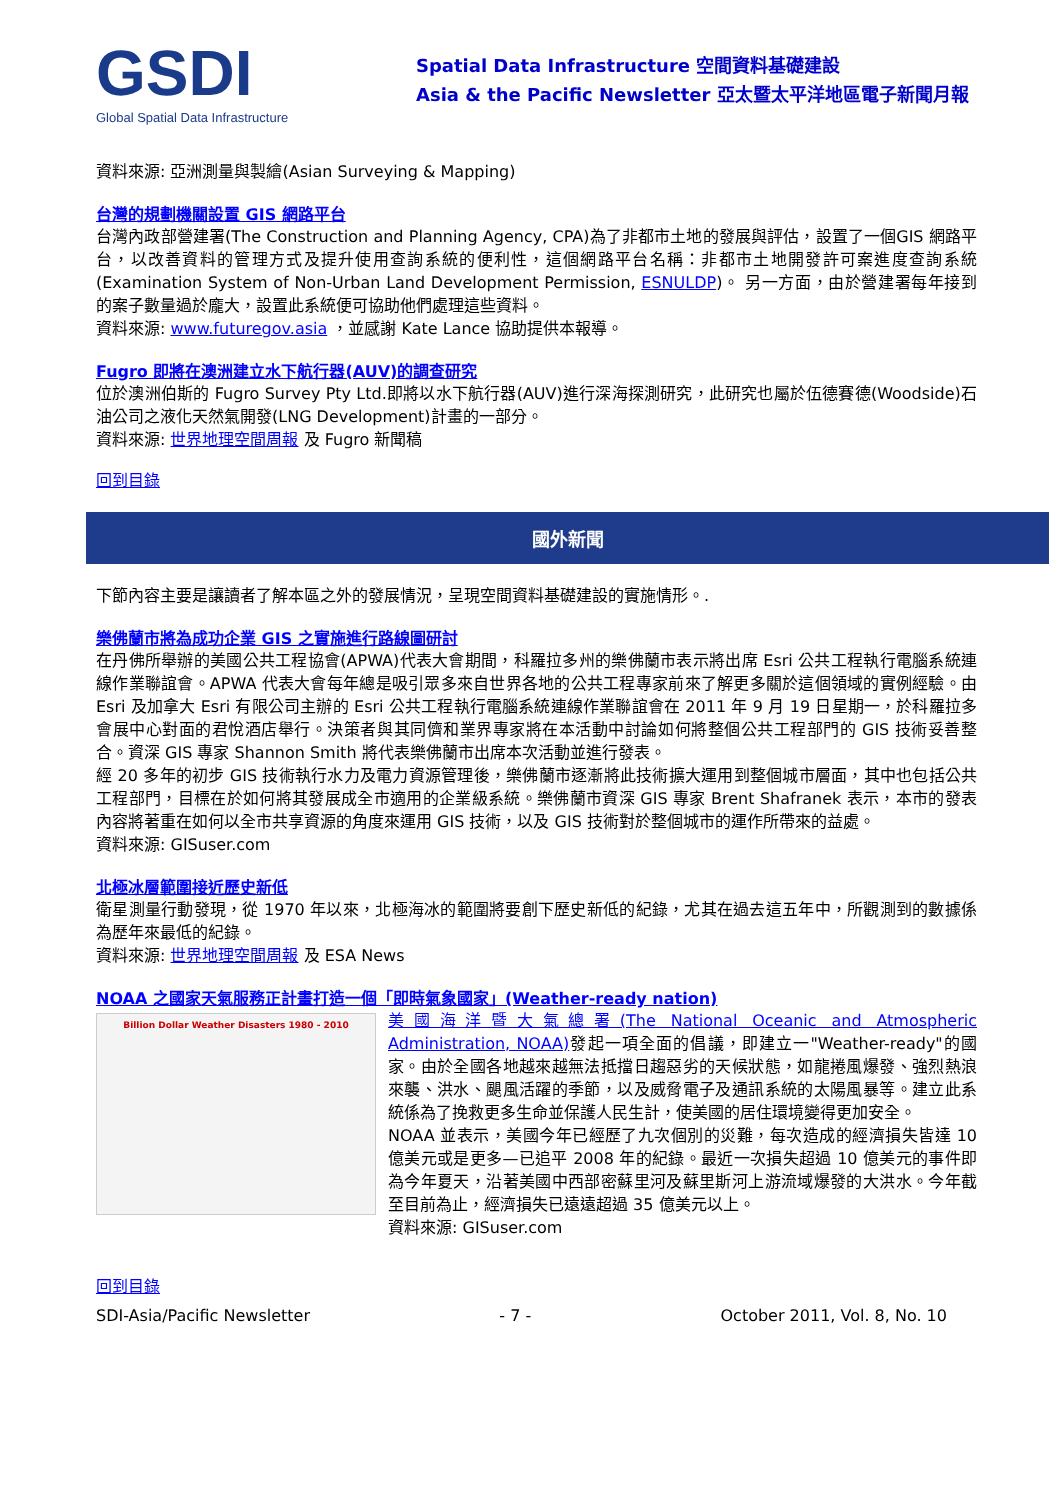GSDI
Global Spatial Data Infrastructure
Spatial Data Infrastructure 空間資料基礎建設
Asia & the Pacific Newsletter 亞太暨太平洋地區電子新聞月報
資料來源: 亞洲測量與製繪(Asian Surveying & Mapping)
台灣的規劃機關設置 GIS 網路平台
台灣內政部營建署(The Construction and Planning Agency, CPA)為了非都市土地的發展與評估，設置了一個GIS 網路平台，以改善資料的管理方式及提升使用查詢系統的便利性，這個網路平台名稱：非都市土地開發許可案進度查詢系統(Examination System of Non-Urban Land Development Permission, ESNULDP)。 另一方面，由於營建署每年接到的案子數量過於龐大，設置此系統便可協助他們處理這些資料。
資料來源: www.futuregov.asia ，並感謝 Kate Lance 協助提供本報導。
Fugro 即將在澳洲建立水下航行器(AUV)的調查研究
位於澳洲伯斯的 Fugro Survey Pty Ltd.即將以水下航行器(AUV)進行深海探測研究，此研究也屬於伍德賽德(Woodside)石油公司之液化天然氣開發(LNG Development)計畫的一部分。
資料來源: 世界地理空間周報 及 Fugro 新聞稿
回到目錄
國外新聞
下節內容主要是讓讀者了解本區之外的發展情況，呈現空間資料基礎建設的實施情形。.
樂佛蘭市將為成功企業 GIS 之實施進行路線圖研討
在丹佛所舉辦的美國公共工程協會(APWA)代表大會期間，科羅拉多州的樂佛蘭市表示將出席 Esri 公共工程執行電腦系統連線作業聯誼會。APWA 代表大會每年總是吸引眾多來自世界各地的公共工程專家前來了解更多關於這個領域的實例經驗。由 Esri 及加拿大 Esri 有限公司主辦的 Esri 公共工程執行電腦系統連線作業聯誼會在 2011 年 9 月 19 日星期一，於科羅拉多會展中心對面的君悅酒店舉行。決策者與其同儕和業界專家將在本活動中討論如何將整個公共工程部門的 GIS 技術妥善整合。資深 GIS 專家 Shannon Smith 將代表樂佛蘭市出席本次活動並進行發表。
經 20 多年的初步 GIS 技術執行水力及電力資源管理後，樂佛蘭市逐漸將此技術擴大運用到整個城市層面，其中也包括公共工程部門，目標在於如何將其發展成全市適用的企業級系統。樂佛蘭市資深 GIS 專家 Brent Shafranek 表示，本市的發表內容將著重在如何以全市共享資源的角度來運用 GIS 技術，以及 GIS 技術對於整個城市的運作所帶來的益處。
資料來源: GISuser.com
北極冰層範圍接近歷史新低
衛星測量行動發現，從 1970 年以來，北極海冰的範圍將要創下歷史新低的紀錄，尤其在過去這五年中，所觀測到的數據係為歷年來最低的紀錄。
資料來源: 世界地理空間周報 及 ESA News
NOAA 之國家天氣服務正計畫打造一個「即時氣象國家」(Weather-ready nation)
Billion Dollar Weather Disasters 1980 - 2010
美國海洋暨大氣總署(The National Oceanic and Atmospheric Administration, NOAA) 發起一項全面的倡議，即建立一"Weather-ready"的國家。由於全國各地越來越無法抵擋日趨惡劣的天候狀態，如龍捲風爆發、強烈熱浪來襲、洪水、颶風活躍的季節，以及威脅電子及通訊系統的太陽風暴等。建立此系統係為了挽救更多生命並保護人民生計，使美國的居住環境變得更加安全。
NOAA 並表示，美國今年已經歷了九次個別的災難，每次造成的經濟損失皆達 10 億美元或是更多—已追平 2008 年的紀錄。最近一次損失超過 10 億美元的事件即為今年夏天，沿著美國中西部密蘇里河及蘇里斯河上游流域爆發的大洪水。今年截至目前為止，經濟損失已遠遠超過 35 億美元以上。
資料來源: GISuser.com
回到目錄
SDI-Asia/Pacific Newsletter - 7 - October 2011, Vol. 8, No. 10